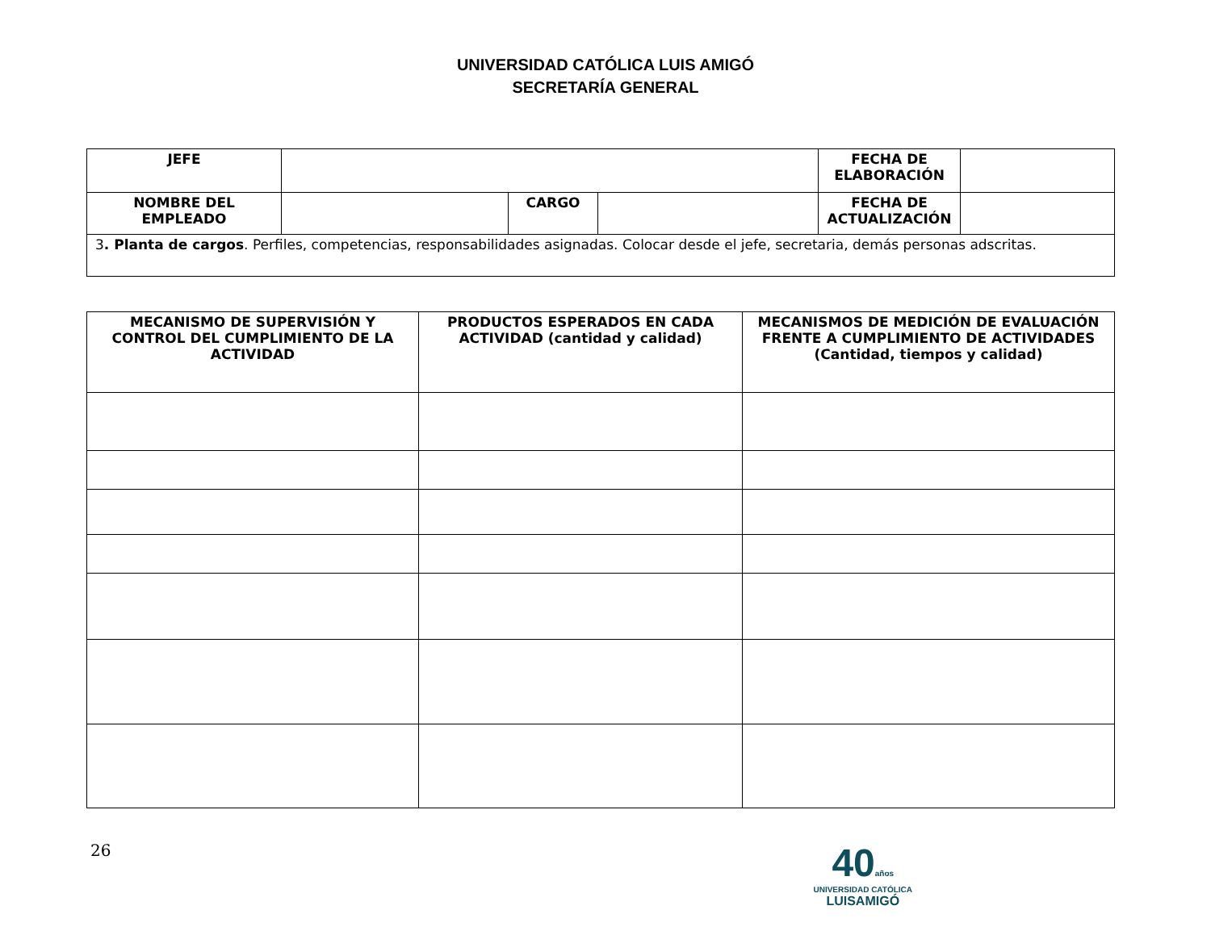UNIVERSIDAD CATÓLICA LUIS AMIGÓ
SECRETARÍA GENERAL
| JEFE | | | | FECHA DE ELABORACIÓN | |
| NOMBRE DEL EMPLEADO | | CARGO | | FECHA DE ACTUALIZACIÓN | |
| 3 . Planta de cargos . Perfiles, competencias, responsabilidades asignadas. Colocar desde el jefe, secretaria, demás personas adscritas. | | | | | |
| MECANISMO DE SUPERVISIÓN Y CONTROL DEL CUMPLIMIENTO DE LA ACTIVIDAD | PRODUCTOS ESPERADOS EN CADA ACTIVIDAD (cantidad y calidad) | MECANISMOS DE MEDICIÓN DE EVALUACIÓN FRENTE A CUMPLIMIENTO DE ACTIVIDADES (Cantidad, tiempos y calidad) |
| --- | --- | --- |
26
40años
UNIVERSIDAD CATÓLICA
LUISAMIGÓ